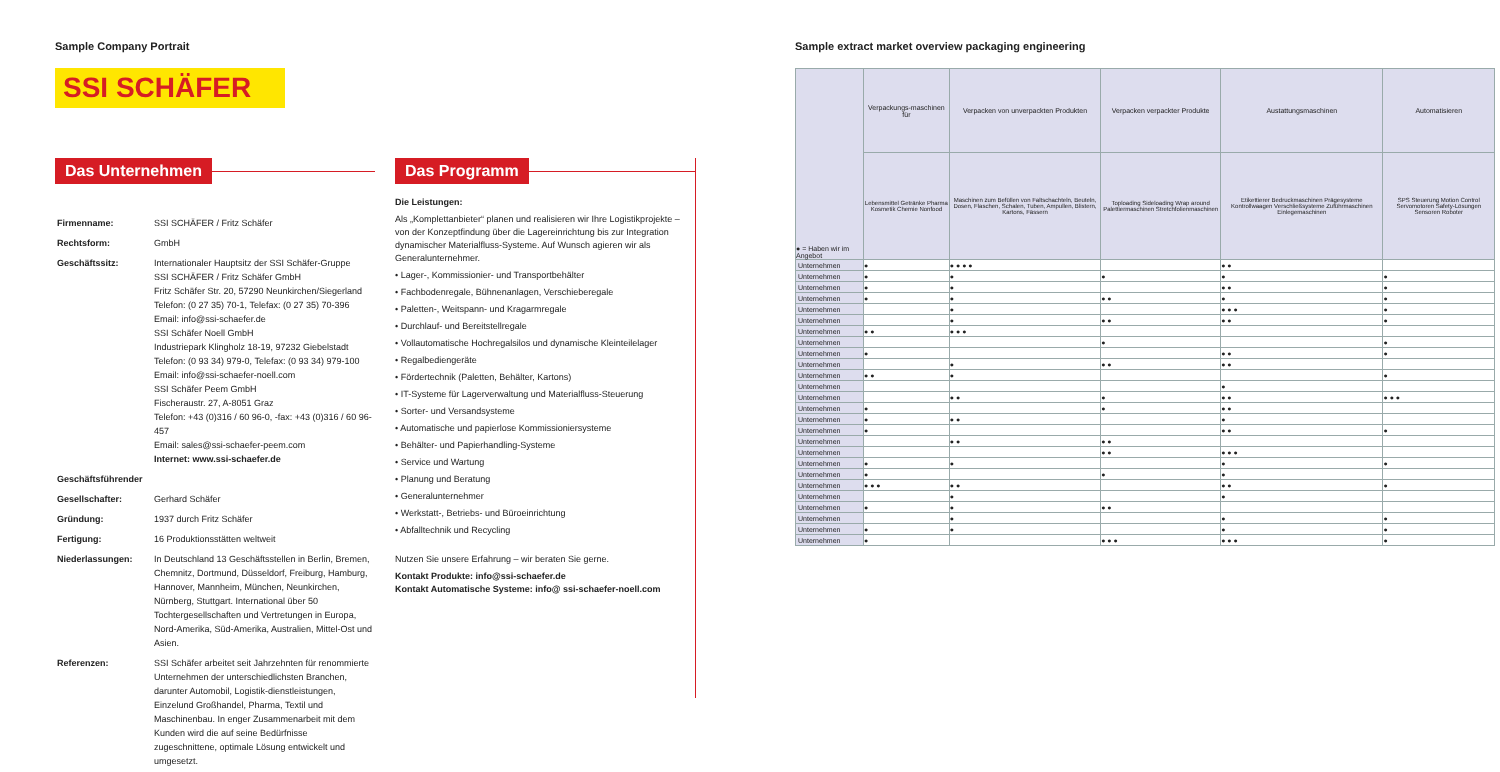Sample Company Portrait
SSI SCHÄFER
Das Unternehmen
| Firmenname: | SSI SCHÄFER / Fritz Schäfer |
| Rechtsform: | GmbH |
| Geschäftssitz: | Internationaler Hauptsitz der SSI Schäfer-Gruppe SSI SCHÄFER / Fritz Schäfer GmbH Fritz Schäfer Str. 20, 57290 Neunkirchen/Siegerland Telefon: (0 27 35) 70-1, Telefax: (0 27 35) 70-396 Email: info@ssi-schaefer.de SSI Schäfer Noell GmbH Industriepark Klingholz 18-19, 97232 Giebelstadt Telefon: (0 93 34) 979-0, Telefax: (0 93 34) 979-100 Email: info@ssi-schaefer-noell.com SSI Schäfer Peem GmbH Fischeraustr. 27, A-8051 Graz Telefon: +43 (0)316 / 60 96-0, -fax: +43 (0)316 / 60 96-457 Email: sales@ssi-schaefer-peem.com Internet: www.ssi-schaefer.de |
| Geschäftsführender | |
| Gesellschafter: | Gerhard Schäfer |
| Gründung: | 1937 durch Fritz Schäfer |
| Fertigung: | 16 Produktionsstätten weltweit |
| Niederlassungen: | In Deutschland 13 Geschäftsstellen in Berlin, Bremen, Chemnitz, Dortmund, Düsseldorf, Freiburg, Hamburg, Hannover, Mannheim, München, Neunkirchen, Nürnberg, Stuttgart. International über 50 Tochtergesellschaften und Vertretungen in Europa, Nord-Amerika, Süd-Amerika, Australien, Mittel-Ost und Asien. |
| Referenzen: | SSI Schäfer arbeitet seit Jahrzehnten für renommierte Unternehmen der unterschiedlichsten Branchen, darunter Automobil, Logistik-dienstleistungen, Einzelund Großhandel, Pharma, Textil und Maschinenbau. In enger Zusammenarbeit mit dem Kunden wird die auf seine Bedürfnisse zugeschnittene, optimale Lösung entwickelt und umgesetzt. |
Das Programm
Die Leistungen:
Als „Komplettanbieter“ planen und realisieren wir Ihre Logistikprojekte – von der Konzeptfindung über die Lagereinrichtung bis zur Integration dynamischer Materialfluss-Systeme. Auf Wunsch agieren wir als Generalunternehmer.
• Lager-, Kommissionier- und Transportbehälter
• Fachbodenregale, Bühnenanlagen, Verschieberegale
• Paletten-, Weitspann- und Kragarmregale
• Durchlauf- und Bereitstellregale
• Vollautomatische Hochregalsilos und dynamische Kleinteilelager
• Regalbediengeräte
• Fördertechnik (Paletten, Behälter, Kartons)
• IT-Systeme für Lagerverwaltung und Materialfluss-Steuerung
• Sorter- und Versandsysteme
• Automatische und papierlose Kommissioniersysteme
• Behälter- und Papierhandling-Systeme
• Service und Wartung
• Planung und Beratung
• Generalunternehmer
• Werkstatt-, Betriebs- und Büroeinrichtung
• Abfalltechnik und Recycling
Nutzen Sie unsere Erfahrung – wir beraten Sie gerne.
Kontakt Produkte: info@ssi-schaefer.de
Kontakt Automatische Systeme: info@ ssi-schaefer-noell.com
Sample extract market overview packaging engineering
| ● = Haben wir im Angebot | Verpackungs-maschinen für | Verpacken von unverpackten Produkten | Verpacken verpackter Produkte | Austattungsmaschinen | Automatisieren |
| --- | --- | --- | --- | --- | --- |
| | Lebensmittel Getränke Pharma Kosmetik Chemie Nonfood | Maschinen zum Befüllen von Faltschachteln, Beuteln, Dosen, Flaschen, Schalen, Tuben, Ampullen, Blistern, Kartons, Fässern | Toploading Sideloading Wrap around Palettiermaschinen Stretchfolienmaschinen | Etikettierer Bedruckmaschinen Prägesysteme Kontrollwaagen Verschließsysteme Zuführmaschinen Einlegemaschinen | SPS Steuerung Motion Control Servomotoren Safety-Lösungen Sensoren Roboter |
| Unternehmen | ● | ● ● ● ● | | ● ● | |
| Unternehmen | ● | ● | ● | ● | ● |
| Unternehmen | ● | ● | | ● ● | ● |
| Unternehmen | ● | ● | ● ● | ● | ● |
| Unternehmen | | ● | | ● ● ● | ● |
| Unternehmen | | ● | ● ● | ● ● | ● |
| Unternehmen | ● ● | ● ● ● | | | |
| Unternehmen | | | ● | | ● |
| Unternehmen | ● | | | ● ● | ● |
| Unternehmen | | ● | ● ● | ● ● | |
| Unternehmen | ● ● | ● | | | ● |
| Unternehmen | | | | ● | |
| Unternehmen | | ● ● | ● | ● ● | ● ● ● |
| Unternehmen | ● | | ● | ● ● | |
| Unternehmen | ● | ● ● | | ● | |
| Unternehmen | ● | | | ● ● | ● |
| Unternehmen | | ● ● | ● ● | | |
| Unternehmen | | | ● ● | ● ● ● | |
| Unternehmen | ● | ● | | ● | ● |
| Unternehmen | ● | | ● | ● | |
| Unternehmen | ● ● ● | ● ● | | ● ● | ● |
| Unternehmen | | ● | | ● | |
| Unternehmen | ● | ● | ● ● | | |
| Unternehmen | | ● | | ● | ● |
| Unternehmen | ● | ● | | ● | ● |
| Unternehmen | ● | | ● ● ● | ● ● ● | ● |